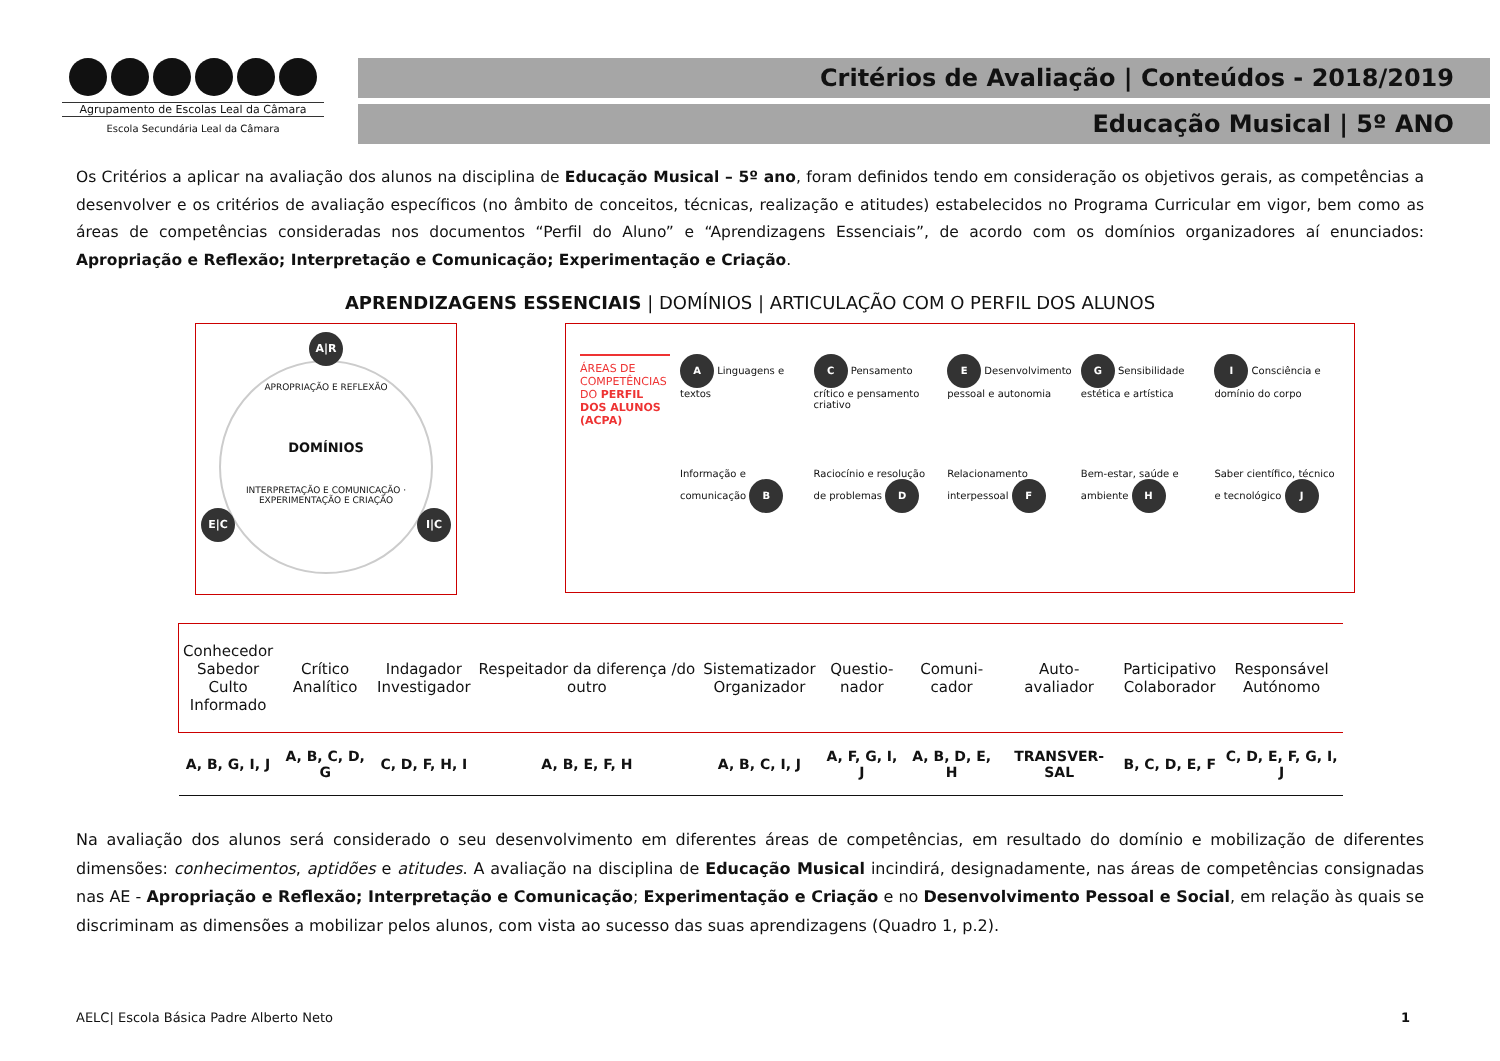Agrupamento de Escolas Leal da Câmara
Escola Secundária Leal da Câmara
Critérios de Avaliação | Conteúdos - 2018/2019
Educação Musical | 5º ANO
Os Critérios a aplicar na avaliação dos alunos na disciplina de Educação Musical – 5º ano, foram definidos tendo em consideração os objetivos gerais, as competências a desenvolver e os critérios de avaliação específicos (no âmbito de conceitos, técnicas, realização e atitudes) estabelecidos no Programa Curricular em vigor, bem como as áreas de competências consideradas nos documentos “Perfil do Aluno” e “Aprendizagens Essenciais”, de acordo com os domínios organizadores aí enunciados: Apropriação e Reflexão; Interpretação e Comunicação; Experimentação e Criação.
APRENDIZAGENS ESSENCIAIS | DOMÍNIOS | ARTICULAÇÃO COM O PERFIL DOS ALUNOS
A|R
APROPRIAÇÃO E REFLEXÃO
DOMÍNIOS
INTERPRETAÇÃO E COMUNICAÇÃO · EXPERIMENTAÇÃO E CRIAÇÃO
E|C I|C
ÁREAS DE COMPETÊNCIAS DO PERFIL DOS ALUNOS (ACPA)
A Linguagens e textos
C Pensamento crítico e pensamento criativo
E Desenvolvimento pessoal e autonomia
G Sensibilidade estética e artística
I Consciência e domínio do corpo
Informação e comunicação B
Raciocínio e resolução de problemas D
Relacionamento interpessoal F
Bem-estar, saúde e ambiente H
Saber científico, técnico e tecnológico J
| Conhecedor Sabedor Culto Informado | Crítico Analítico | Indagador Investigador | Respeitador da diferença /do outro | Sistematizador Organizador | Questio- nador | Comuni- cador | Auto- avaliador | Participativo Colaborador | Responsável Autónomo |
| A, B, G, I, J | A, B, C, D, G | C, D, F, H, I | A, B, E, F, H | A, B, C, I, J | A, F, G, I, J | A, B, D, E, H | TRANSVER-SAL | B, C, D, E, F | C, D, E, F, G, I, J |
Na avaliação dos alunos será considerado o seu desenvolvimento em diferentes áreas de competências, em resultado do domínio e mobilização de diferentes dimensões: conhecimentos, aptidões e atitudes. A avaliação na disciplina de Educação Musical incindirá, designadamente, nas áreas de competências consignadas nas AE - Apropriação e Reflexão; Interpretação e Comunicação; Experimentação e Criação e no Desenvolvimento Pessoal e Social, em relação às quais se discriminam as dimensões a mobilizar pelos alunos, com vista ao sucesso das suas aprendizagens (Quadro 1, p.2).
AELC| Escola Básica Padre Alberto Neto 1